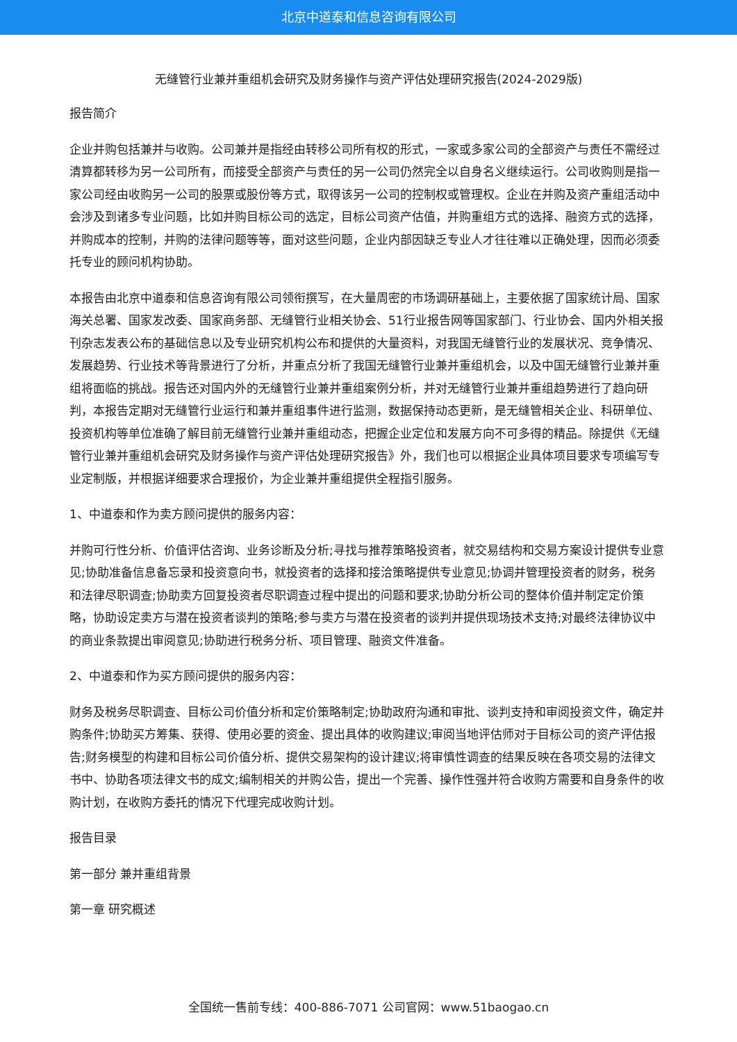北京中道泰和信息咨询有限公司
无缝管行业兼并重组机会研究及财务操作与资产评估处理研究报告(2024-2029版)
报告简介
企业并购包括兼并与收购。公司兼并是指经由转移公司所有权的形式，一家或多家公司的全部资产与责任不需经过清算都转移为另一公司所有，而接受全部资产与责任的另一公司仍然完全以自身名义继续运行。公司收购则是指一家公司经由收购另一公司的股票或股份等方式，取得该另一公司的控制权或管理权。企业在并购及资产重组活动中会涉及到诸多专业问题，比如并购目标公司的选定，目标公司资产估值，并购重组方式的选择、融资方式的选择，并购成本的控制，并购的法律问题等等，面对这些问题，企业内部因缺乏专业人才往往难以正确处理，因而必须委托专业的顾问机构协助。
本报告由北京中道泰和信息咨询有限公司领衔撰写，在大量周密的市场调研基础上，主要依据了国家统计局、国家海关总署、国家发改委、国家商务部、无缝管行业相关协会、51行业报告网等国家部门、行业协会、国内外相关报刊杂志发表公布的基础信息以及专业研究机构公布和提供的大量资料，对我国无缝管行业的发展状况、竞争情况、发展趋势、行业技术等背景进行了分析，并重点分析了我国无缝管行业兼并重组机会，以及中国无缝管行业兼并重组将面临的挑战。报告还对国内外的无缝管行业兼并重组案例分析，并对无缝管行业兼并重组趋势进行了趋向研判，本报告定期对无缝管行业运行和兼并重组事件进行监测，数据保持动态更新，是无缝管相关企业、科研单位、投资机构等单位准确了解目前无缝管行业兼并重组动态，把握企业定位和发展方向不可多得的精品。除提供《无缝管行业兼并重组机会研究及财务操作与资产评估处理研究报告》外，我们也可以根据企业具体项目要求专项编写专业定制版，并根据详细要求合理报价，为企业兼并重组提供全程指引服务。
1、中道泰和作为卖方顾问提供的服务内容：
并购可行性分析、价值评估咨询、业务诊断及分析;寻找与推荐策略投资者，就交易结构和交易方案设计提供专业意见;协助准备信息备忘录和投资意向书，就投资者的选择和接洽策略提供专业意见;协调并管理投资者的财务，税务和法律尽职调查;协助卖方回复投资者尽职调查过程中提出的问题和要求;协助分析公司的整体价值并制定定价策略，协助设定卖方与潜在投资者谈判的策略;参与卖方与潜在投资者的谈判并提供现场技术支持;对最终法律协议中的商业条款提出审阅意见;协助进行税务分析、项目管理、融资文件准备。
2、中道泰和作为买方顾问提供的服务内容：
财务及税务尽职调查、目标公司价值分析和定价策略制定;协助政府沟通和审批、谈判支持和审阅投资文件，确定并购条件;协助买方筹集、获得、使用必要的资金、提出具体的收购建议;审阅当地评估师对于目标公司的资产评估报告;财务模型的构建和目标公司价值分析、提供交易架构的设计建议;将审慎性调查的结果反映在各项交易的法律文书中、协助各项法律文书的成文;编制相关的并购公告，提出一个完善、操作性强并符合收购方需要和自身条件的收购计划，在收购方委托的情况下代理完成收购计划。
报告目录
第一部分 兼并重组背景
第一章 研究概述
全国统一售前专线：400-886-7071 公司官网：www.51baogao.cn